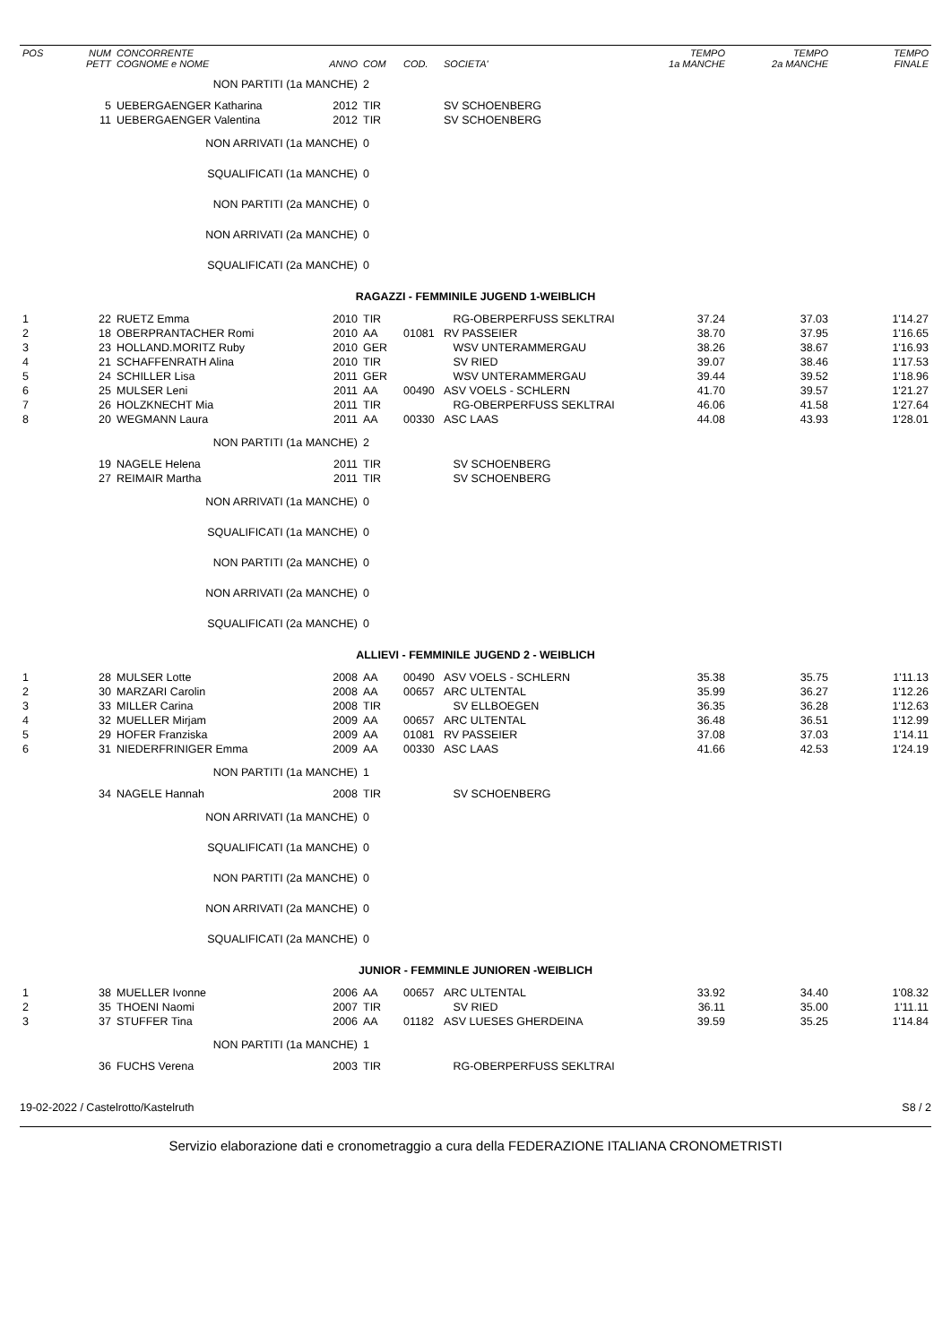| POS | NUM PETT | CONCORRENTE COGNOME e NOME | ANNO | COM | COD. | SOCIETA' | TEMPO 1a MANCHE | TEMPO 2a MANCHE | TEMPO FINALE |
| --- | --- | --- | --- | --- | --- | --- | --- | --- | --- |
| | | NON PARTITI (1a MANCHE) | | 2 | | | | | |
| | 5 | UEBERGAENGER Katharina | 2012 | TIR | | SV SCHOENBERG | | | |
| | 11 | UEBERGAENGER Valentina | 2012 | TIR | | SV SCHOENBERG | | | |
| | | NON ARRIVATI (1a MANCHE) | | 0 | | | | | |
| | | SQUALIFICATI (1a MANCHE) | | 0 | | | | | |
| | | NON PARTITI (2a MANCHE) | | 0 | | | | | |
| | | NON ARRIVATI (2a MANCHE) | | 0 | | | | | |
| | | SQUALIFICATI (2a MANCHE) | | 0 | | | | | |
| RAGAZZI - FEMMINILE JUGEND 1-WEIBLICH | | | | | | | | | |
| 1 | 22 | RUETZ Emma | 2010 | TIR | | RG-OBERPERFUSS SEKLTRAI | 37.24 | 37.03 | 1'14.27 |
| 2 | 18 | OBERPRANTACHER Romi | 2010 | AA | 01081 | RV PASSEIER | 38.70 | 37.95 | 1'16.65 |
| 3 | 23 | HOLLAND.MORITZ Ruby | 2010 | GER | | WSV UNTERAMMERGAU | 38.26 | 38.67 | 1'16.93 |
| 4 | 21 | SCHAFFENRATH Alina | 2010 | TIR | | SV RIED | 39.07 | 38.46 | 1'17.53 |
| 5 | 24 | SCHILLER Lisa | 2011 | GER | | WSV UNTERAMMERGAU | 39.44 | 39.52 | 1'18.96 |
| 6 | 25 | MULSER Leni | 2011 | AA | 00490 | ASV VOELS - SCHLERN | 41.70 | 39.57 | 1'21.27 |
| 7 | 26 | HOLZKNECHT Mia | 2011 | TIR | | RG-OBERPERFUSS SEKLTRAI | 46.06 | 41.58 | 1'27.64 |
| 8 | 20 | WEGMANN Laura | 2011 | AA | 00330 | ASC LAAS | 44.08 | 43.93 | 1'28.01 |
| | | NON PARTITI (1a MANCHE) | | 2 | | | | | |
| | 19 | NAGELE Helena | 2011 | TIR | | SV SCHOENBERG | | | |
| | 27 | REIMAIR Martha | 2011 | TIR | | SV SCHOENBERG | | | |
| | | NON ARRIVATI (1a MANCHE) | | 0 | | | | | |
| | | SQUALIFICATI (1a MANCHE) | | 0 | | | | | |
| | | NON PARTITI (2a MANCHE) | | 0 | | | | | |
| | | NON ARRIVATI (2a MANCHE) | | 0 | | | | | |
| | | SQUALIFICATI (2a MANCHE) | | 0 | | | | | |
| ALLIEVI - FEMMINILE JUGEND 2 - WEIBLICH | | | | | | | | | |
| 1 | 28 | MULSER Lotte | 2008 | AA | 00490 | ASV VOELS - SCHLERN | 35.38 | 35.75 | 1'11.13 |
| 2 | 30 | MARZARI Carolin | 2008 | AA | 00657 | ARC ULTENTAL | 35.99 | 36.27 | 1'12.26 |
| 3 | 33 | MILLER Carina | 2008 | TIR | | SV ELLBOEGEN | 36.35 | 36.28 | 1'12.63 |
| 4 | 32 | MUELLER Mirjam | 2009 | AA | 00657 | ARC ULTENTAL | 36.48 | 36.51 | 1'12.99 |
| 5 | 29 | HOFER Franziska | 2009 | AA | 01081 | RV PASSEIER | 37.08 | 37.03 | 1'14.11 |
| 6 | 31 | NIEDERFRINIGER Emma | 2009 | AA | 00330 | ASC LAAS | 41.66 | 42.53 | 1'24.19 |
| | | NON PARTITI (1a MANCHE) | | 1 | | | | | |
| | 34 | NAGELE Hannah | 2008 | TIR | | SV SCHOENBERG | | | |
| | | NON ARRIVATI (1a MANCHE) | | 0 | | | | | |
| | | SQUALIFICATI (1a MANCHE) | | 0 | | | | | |
| | | NON PARTITI (2a MANCHE) | | 0 | | | | | |
| | | NON ARRIVATI (2a MANCHE) | | 0 | | | | | |
| | | SQUALIFICATI (2a MANCHE) | | 0 | | | | | |
| JUNIOR - FEMMINLE JUNIOREN -WEIBLICH | | | | | | | | | |
| 1 | 38 | MUELLER Ivonne | 2006 | AA | 00657 | ARC ULTENTAL | 33.92 | 34.40 | 1'08.32 |
| 2 | 35 | THOENI Naomi | 2007 | TIR | | SV RIED | 36.11 | 35.00 | 1'11.11 |
| 3 | 37 | STUFFER Tina | 2006 | AA | 01182 | ASV LUESES GHERDEINA | 39.59 | 35.25 | 1'14.84 |
| | | NON PARTITI (1a MANCHE) | | 1 | | | | | |
| | 36 | FUCHS Verena | 2003 | TIR | | RG-OBERPERFUSS SEKLTRAI | | | |
19-02-2022 / Castelrotto/Kastelruth S8 / 2
Servizio elaborazione dati e cronometraggio a cura della FEDERAZIONE ITALIANA CRONOMETRISTI